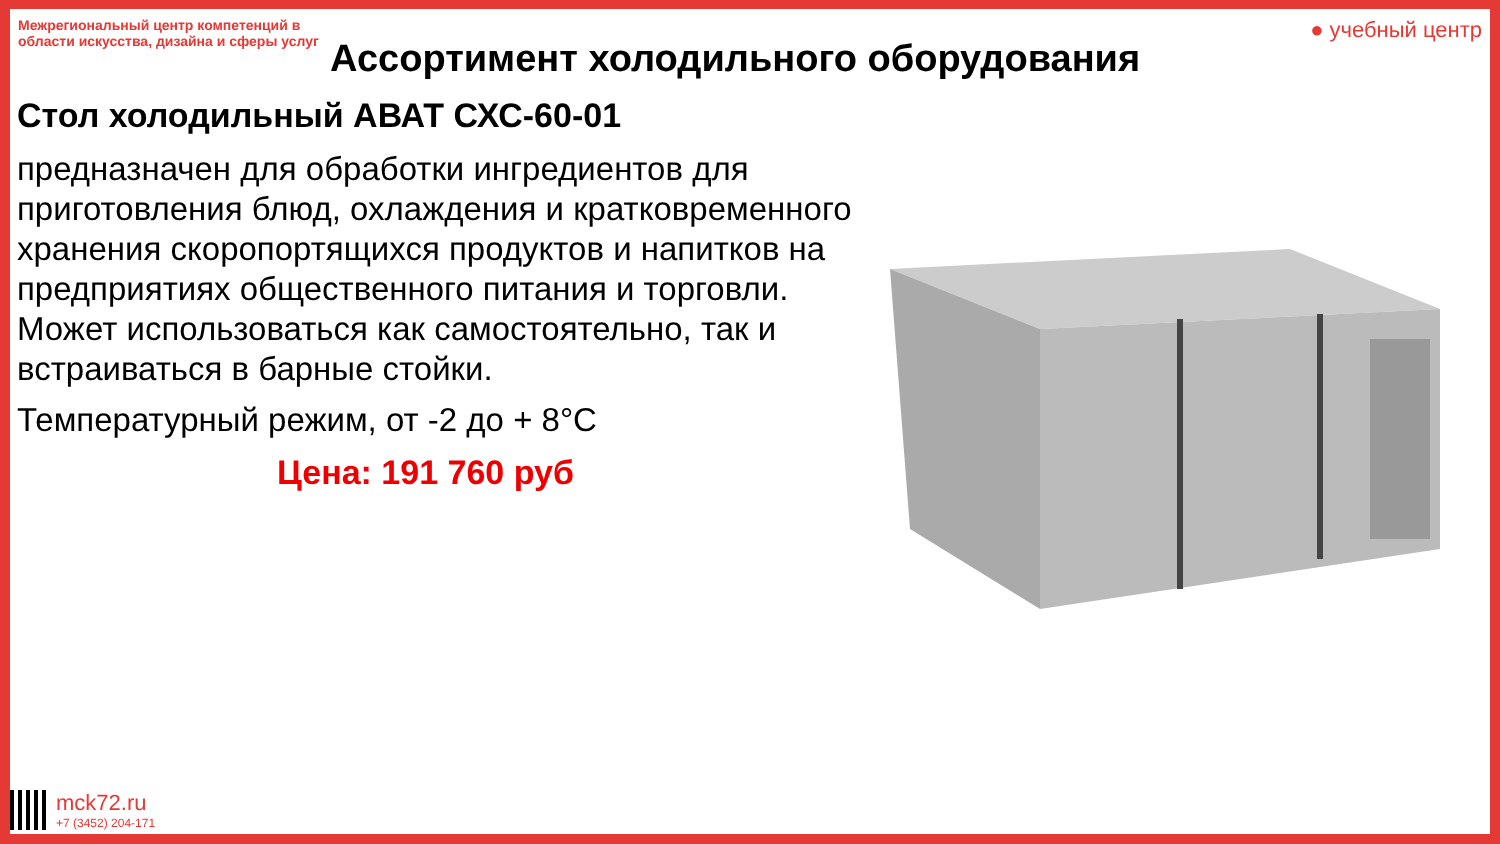Межрегиональный центр компетенций в области искусства, дизайна и сферы услуг
● учебный центр
Ассортимент холодильного оборудования
Стол холодильный АВАТ СХС-60-01
предназначен для обработки ингредиентов для приготовления блюд, охлаждения и кратковременного хранения скоропортящихся продуктов и напитков на предприятиях общественного питания и торговли. Может использоваться как самостоятельно, так и встраиваться в барные стойки.
Температурный режим, от -2 до + 8°C
Цена: 191 760 руб
mck72.ru
+7 (3452) 204-171